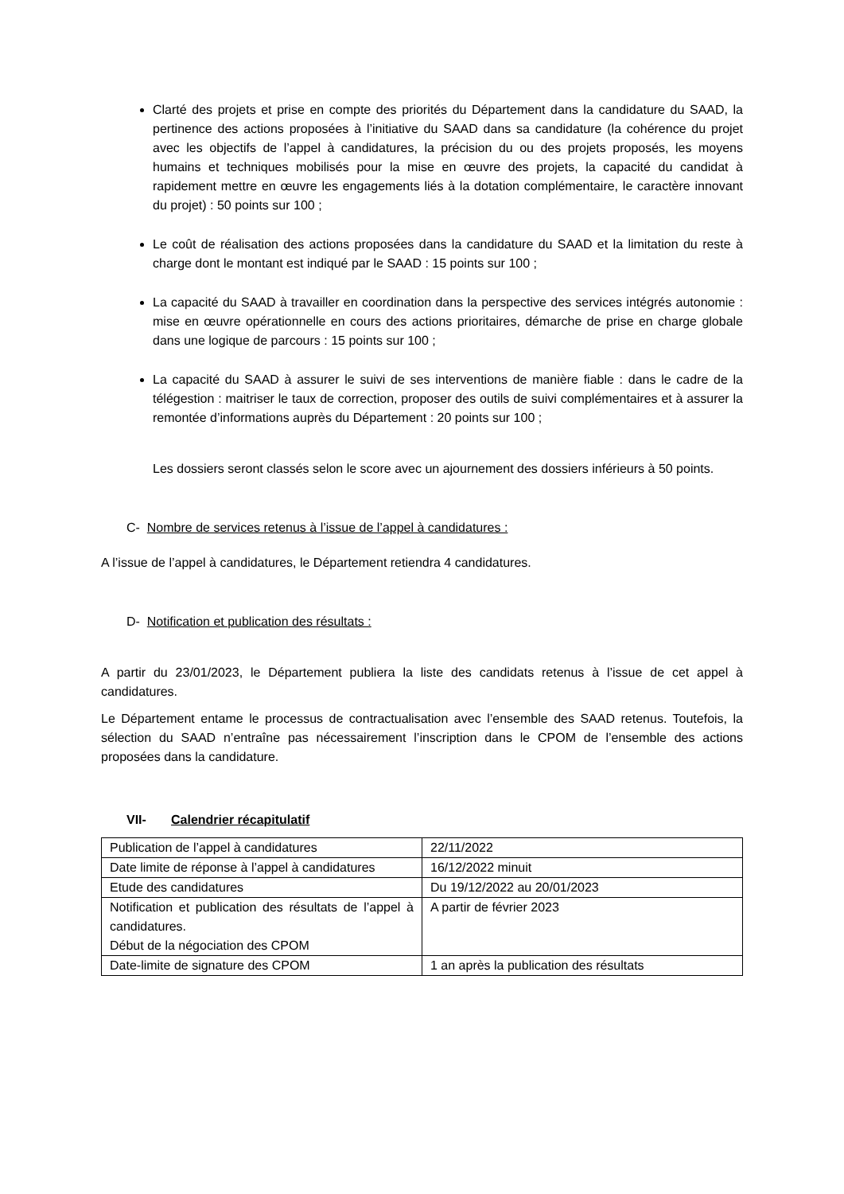Clarté des projets et prise en compte des priorités du Département dans la candidature du SAAD, la pertinence des actions proposées à l’initiative du SAAD dans sa candidature (la cohérence du projet avec les objectifs de l’appel à candidatures, la précision du ou des projets proposés, les moyens humains et techniques mobilisés pour la mise en œuvre des projets, la capacité du candidat à rapidement mettre en œuvre les engagements liés à la dotation complémentaire, le caractère innovant du projet) : 50 points sur 100 ;
Le coût de réalisation des actions proposées dans la candidature du SAAD et la limitation du reste à charge dont le montant est indiqué par le SAAD : 15 points sur 100 ;
La capacité du SAAD à travailler en coordination dans la perspective des services intégrés autonomie : mise en œuvre opérationnelle en cours des actions prioritaires, démarche de prise en charge globale dans une logique de parcours : 15 points sur 100 ;
La capacité du SAAD à assurer le suivi de ses interventions de manière fiable : dans le cadre de la télégestion : maitriser le taux de correction, proposer des outils de suivi complémentaires et à assurer la remontée d’informations auprès du Département : 20 points sur 100 ;
Les dossiers seront classés selon le score avec un ajournement des dossiers inférieurs à 50 points.
C- Nombre de services retenus à l’issue de l’appel à candidatures :
A l’issue de l’appel à candidatures, le Département retiendra 4 candidatures.
D- Notification et publication des résultats :
A partir du 23/01/2023, le Département publiera la liste des candidats retenus à l’issue de cet appel à candidatures.
Le Département entame le processus de contractualisation avec l’ensemble des SAAD retenus. Toutefois, la sélection du SAAD n’entraîne pas nécessairement l’inscription dans le CPOM de l’ensemble des actions proposées dans la candidature.
VII- Calendrier récapitulatif
| Publication de l’appel à candidatures | 22/11/2022 |
| Date limite de réponse à l’appel à candidatures | 16/12/2022 minuit |
| Etude des candidatures | Du 19/12/2022 au 20/01/2023 |
| Notification et publication des résultats de l’appel à candidatures. Début de la négociation des CPOM | A partir de février 2023 |
| Date-limite de signature des CPOM | 1 an après la publication des résultats |